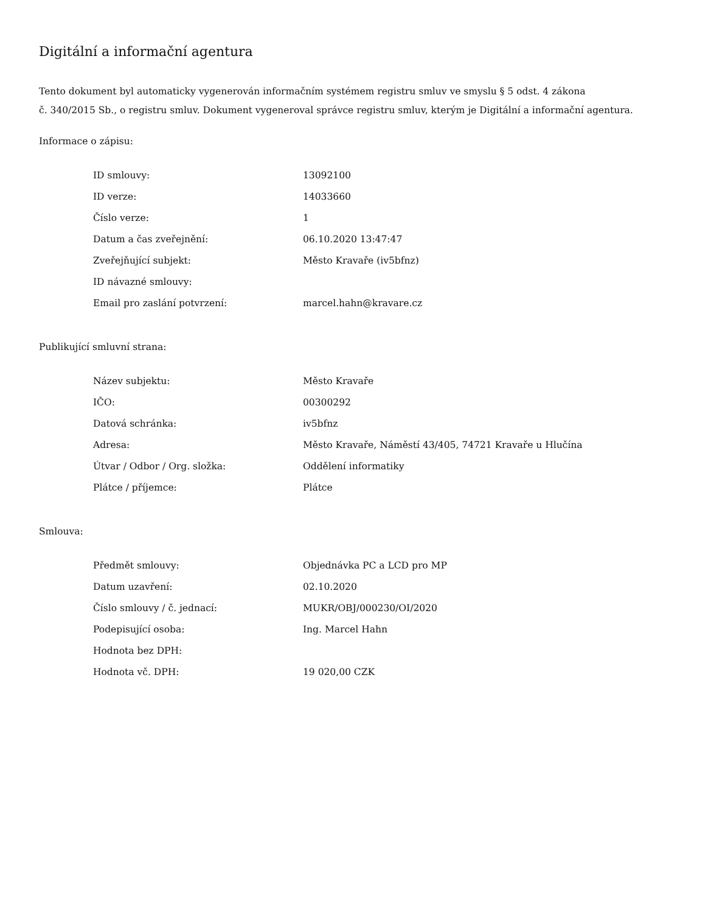Digitální a informační agentura
Tento dokument byl automaticky vygenerován informačním systémem registru smluv ve smyslu § 5 odst. 4 zákona
č. 340/2015 Sb., o registru smluv. Dokument vygeneroval správce registru smluv, kterým je Digitální a informační agentura.
Informace o zápisu:
| ID smlouvy: | 13092100 |
| ID verze: | 14033660 |
| Číslo verze: | 1 |
| Datum a čas zveřejnění: | 06.10.2020 13:47:47 |
| Zveřejňující subjekt: | Město Kravaře (iv5bfnz) |
| ID návazné smlouvy: | |
| Email pro zaslání potvrzení: | marcel.hahn@kravare.cz |
Publikující smluvní strana:
| Název subjektu: | Město Kravaře |
| IČO: | 00300292 |
| Datová schránka: | iv5bfnz |
| Adresa: | Město Kravaře, Náměstí 43/405, 74721 Kravaře u Hlučína |
| Útvar / Odbor / Org. složka: | Oddělení informatiky |
| Plátce / příjemce: | Plátce |
Smlouva:
| Předmět smlouvy: | Objednávka PC a LCD pro MP |
| Datum uzavření: | 02.10.2020 |
| Číslo smlouvy / č. jednací: | MUKR/OBJ/000230/OI/2020 |
| Podepisující osoba: | Ing. Marcel Hahn |
| Hodnota bez DPH: | |
| Hodnota vč. DPH: | 19 020,00 CZK |